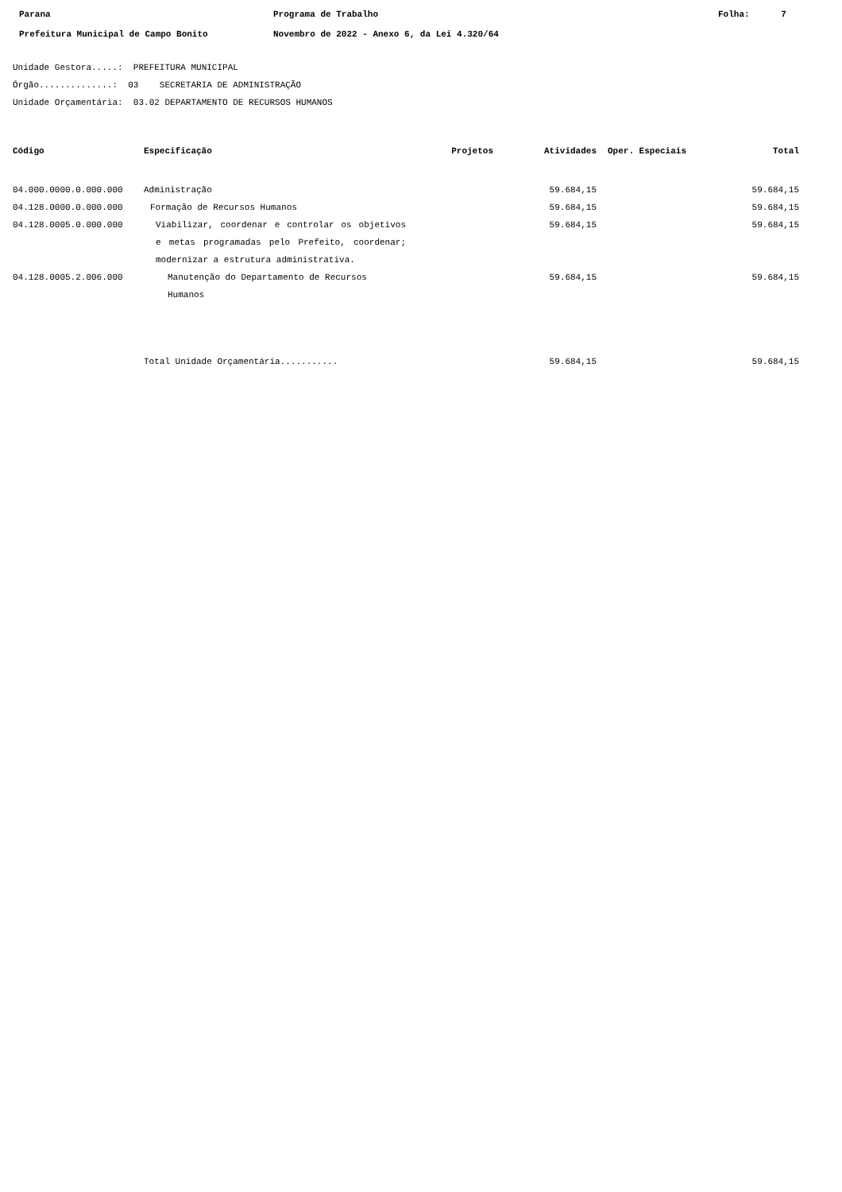Parana
Prefeitura Municipal de Campo Bonito
Programa de Trabalho
Novembro de 2022 - Anexo 6, da Lei 4.320/64
Folha: 7
Unidade Gestora.....: PREFEITURA MUNICIPAL
Órgão..............: 03 SECRETARIA DE ADMINISTRAÇÃO
Unidade Orçamentária: 03.02 DEPARTAMENTO DE RECURSOS HUMANOS
| Código | Especificação | Projetos | Atividades | Oper. Especiais | Total |
| --- | --- | --- | --- | --- | --- |
| 04.000.0000.0.000.000 | Administração | | 59.684,15 | | 59.684,15 |
| 04.128.0000.0.000.000 | Formação de Recursos Humanos | | 59.684,15 | | 59.684,15 |
| 04.128.0005.0.000.000 | Viabilizar, coordenar e controlar os objetivos e metas programadas pelo Prefeito, coordenar; modernizar a estrutura administrativa. | | 59.684,15 | | 59.684,15 |
| 04.128.0005.2.006.000 | Manutenção do Departamento de Recursos Humanos | | 59.684,15 | | 59.684,15 |
| | Total Unidade Orçamentária........... | | 59.684,15 | | 59.684,15 |